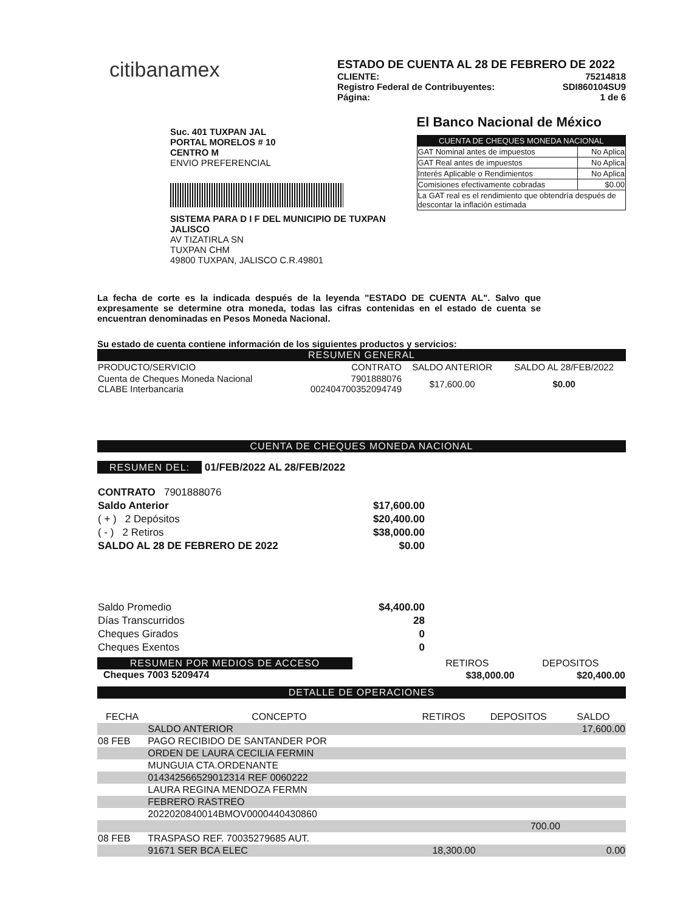citibanamex
ESTADO DE CUENTA AL 28 DE FEBRERO DE 2022
CLIENTE: 75214818
Registro Federal de Contribuyentes: SDI860104SU9
Página: 1 de 6
Suc. 401 TUXPAN JAL
PORTAL MORELOS # 10
CENTRO M
ENVIO PREFERENCIAL
SISTEMA PARA D I F DEL MUNICIPIO DE TUXPAN JALISCO
AV TIZATIRLA SN
TUXPAN CHM
49800 TUXPAN, JALISCO C.R.49801
El Banco Nacional de México
| CUENTA DE CHEQUES MONEDA NACIONAL | |
| --- | --- |
| GAT Nominal antes de impuestos | No Aplica |
| GAT Real antes de impuestos | No Aplica |
| Interés Aplicable o Rendimientos | No Aplica |
| Comisiones efectivamente cobradas | $0.00 |
| La GAT real es el rendimiento que obtendría después de descontar la inflación estimada | |
La fecha de corte es la indicada después de la leyenda "ESTADO DE CUENTA AL". Salvo que expresamente se determine otra moneda, todas las cifras contenidas en el estado de cuenta se encuentran denominadas en Pesos Moneda Nacional.
Su estado de cuenta contiene información de los siguientes productos y servicios:
RESUMEN GENERAL
| PRODUCTO/SERVICIO | CONTRATO | SALDO ANTERIOR | SALDO AL 28/FEB/2022 |
| --- | --- | --- | --- |
| Cuenta de Cheques Moneda Nacional CLABE Interbancaria | 7901888076 002404700352094749 | $17,600.00 | $0.00 |
CUENTA DE CHEQUES MONEDA NACIONAL
RESUMEN DEL: 01/FEB/2022 AL 28/FEB/2022
| CONTRATO 7901888076 | |
| Saldo Anterior | $17,600.00 |
| ( + ) 2 Depósitos | $20,400.00 |
| ( - ) 2 Retiros | $38,000.00 |
| SALDO AL 28 DE FEBRERO DE 2022 | $0.00 |
| Saldo Promedio | $4,400.00 |
| Días Transcurridos | 28 |
| Cheques Girados | 0 |
| Cheques Exentos | 0 |
RESUMEN POR MEDIOS DE ACCESO
Cheques 7003 5209474
| RETIROS | DEPOSITOS |
| $38,000.00 | $20,400.00 |
DETALLE DE OPERACIONES
| FECHA | CONCEPTO | RETIROS | DEPOSITOS | SALDO |
| --- | --- | --- | --- | --- |
| | SALDO ANTERIOR | | | 17,600.00 |
| 08 FEB | PAGO RECIBIDO DE SANTANDER POR | | | |
| | ORDEN DE LAURA CECILIA FERMIN | | | |
| | MUNGUIA CTA.ORDENANTE | | | |
| | 014342566529012314 REF 0060222 | | | |
| | LAURA REGINA MENDOZA FERMN | | | |
| | FEBRERO RASTREO | | | |
| | 2022020840014BMOV0000440430860 | | | |
| | | | 700.00 | |
| 08 FEB | TRASPASO REF. 70035279685 AUT. | | | |
| | 91671 SER BCA ELEC | 18,300.00 | | 0.00 |